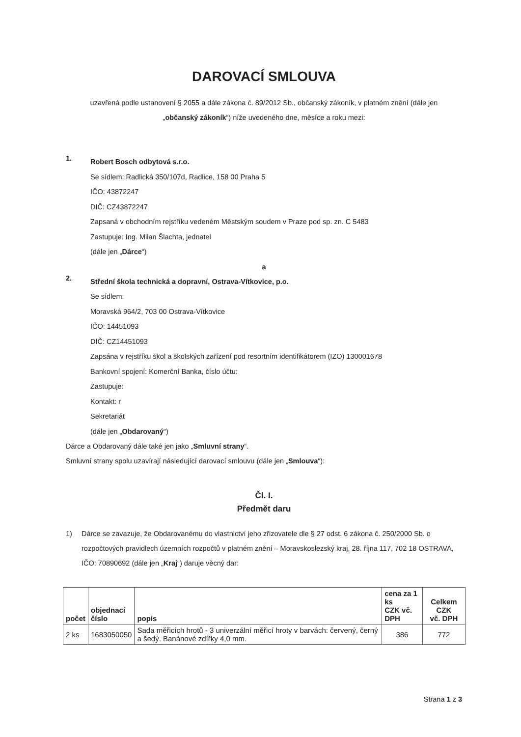DAROVACÍ SMLOUVA
uzavřená podle ustanovení § 2055 a dále zákona č. 89/2012 Sb., občanský zákoník, v platném znění (dále jen
„občanský zákoník“) níže uvedeného dne, měsíce a roku mezi:
1.
Robert Bosch odbytová s.r.o.
Se sídlem: Radlická 350/107d, Radlice, 158 00 Praha 5
IČO: 43872247
DIČ: CZ43872247
Zapsaná v obchodním rejstříku vedeném Městským soudem v Praze pod sp. zn. C 5483
Zastupuje: Ing. Milan Šlachta, jednatel
(dále jen „Dárce“)
a
2.
Střední škola technická a dopravní, Ostrava-Vítkovice, p.o.
Se sídlem:
Moravská 964/2, 703 00 Ostrava-Vítkovice
IČO: 14451093
DIČ: CZ14451093
Zapsána v rejstříku škol a školských zařízení pod resortním identifikátorem (IZO) 130001678
Bankovní spojení: Komerční Banka, číslo účtu:
Zastupuje:
Kontakt: r
Sekretariát
(dále jen „Obdarovaný“)
Dárce a Obdarovaný dále také jen jako „Smluvní strany“.
Smluvní strany spolu uzavírají následující darovací smlouvu (dále jen „Smlouva“):
Čl. I.
Předmět daru
1) Dárce se zavazuje, že Obdarovanému do vlastnictví jeho zřizovatele dle § 27 odst. 6 zákona č. 250/2000 Sb. o rozpočtových pravidlech územních rozpočtů v platném znění – Moravskoslezský kraj, 28. října 117, 702 18 OSTRAVA, IČO: 70890692 (dále jen „Kraj“) daruje věcný dar:
| počet | objednací číslo | popis | cena za 1 ks CZK vč. DPH | Celkem CZK vč. DPH |
| --- | --- | --- | --- | --- |
| 2 ks | 1683050050 | Sada měřicích hrotů - 3 univerzální měřicí hroty v barvách: červený, černý a šedý. Banánové zdířky 4,0 mm. | 386 | 772 |
Strana 1 z 3